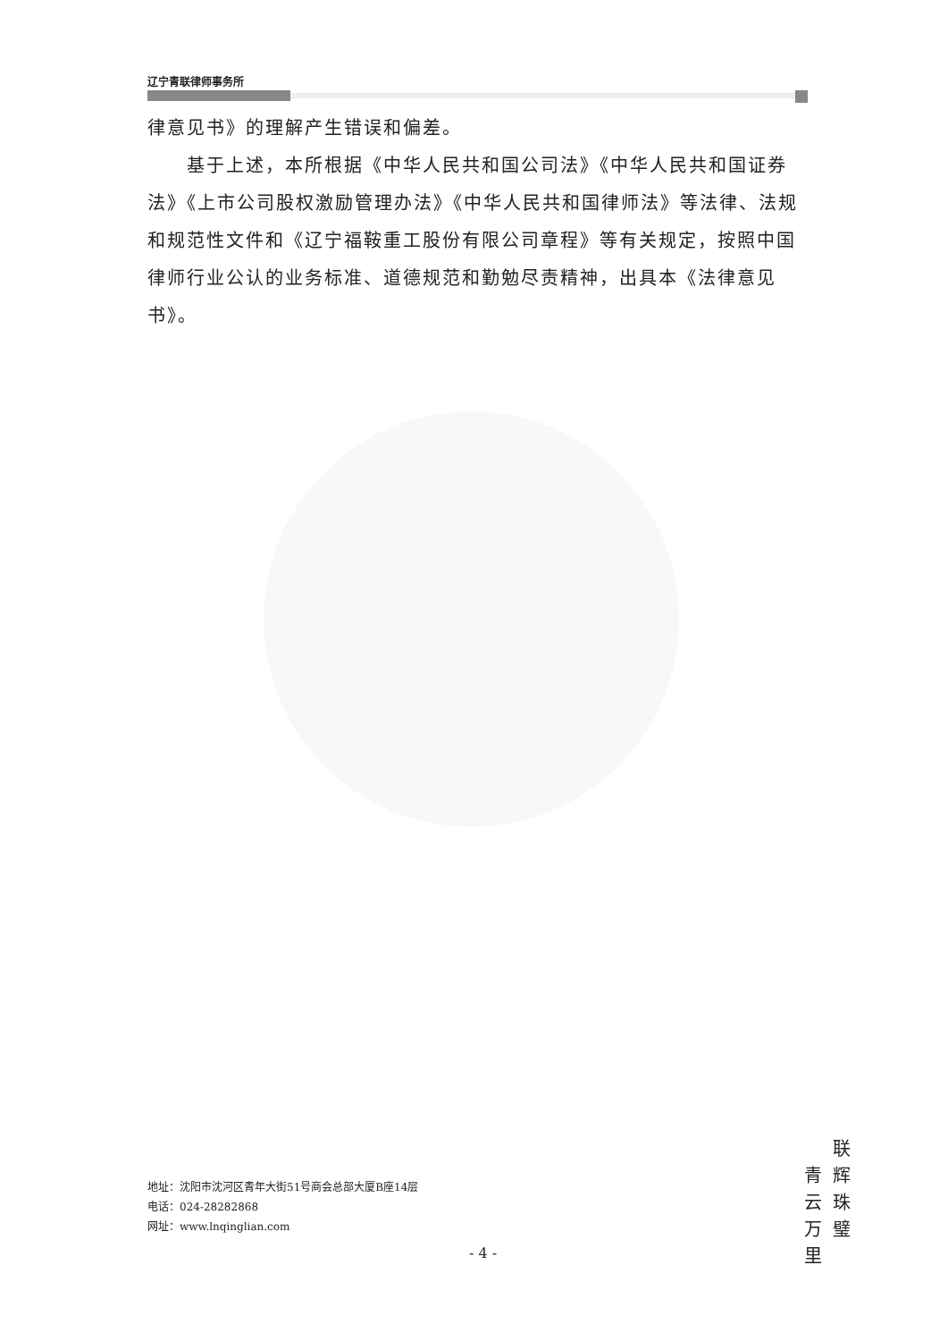辽宁青联律师事务所
律意见书》的理解产生错误和偏差。
  基于上述，本所根据《中华人民共和国公司法》《中华人民共和国证券法》《上市公司股权激励管理办法》《中华人民共和国律师法》等法律、法规和规范性文件和《辽宁福鞍重工股份有限公司章程》等有关规定，按照中国律师行业公认的业务标准、道德规范和勤勉尽责精神，出具本《法律意见书》。
青云万里
联辉珠璧
地址：沈阳市沈河区青年大街51号商会总部大厦B座14层
电话：024-28282868
网址：www.lnqinglian.com
- 4 -